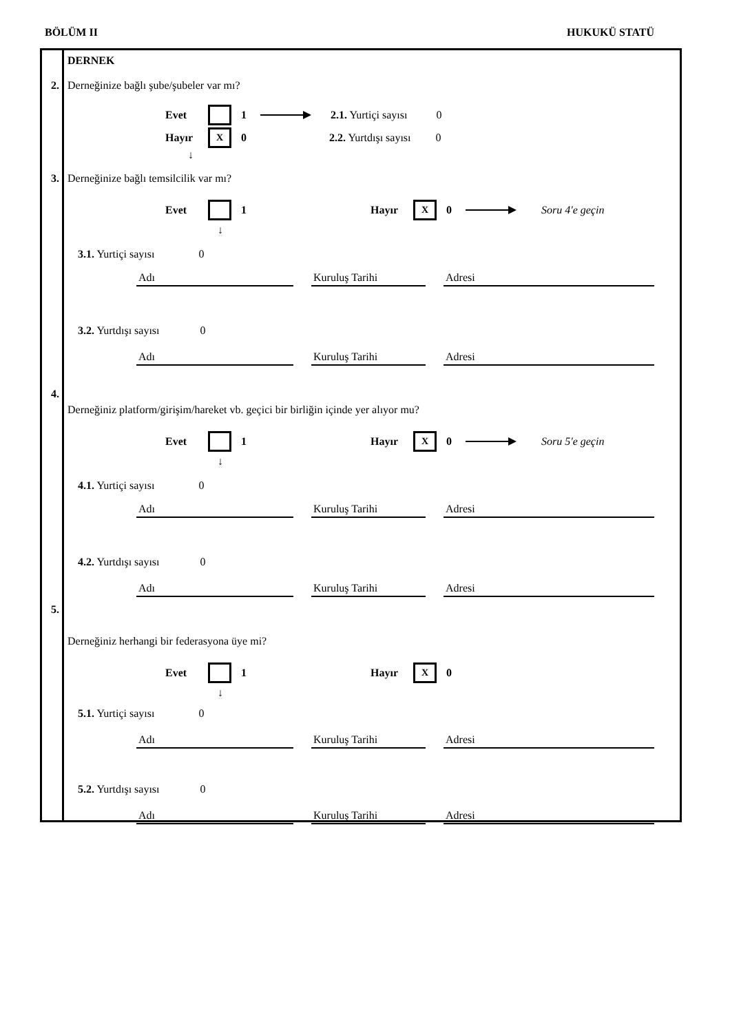BÖLÜM II HUKUKÜ STATÜ
2.
3.
4.
5.
DERNEK
Derneğinize bağlı şube/şubeler var mı?
Evet 1 2.1. Yurtiçi sayısı 0
Hayır X 0 2.2. Yurtdışı sayısı 0
↓
Derneğinize bağlı temsilcilik var mı?
Evet 1 Hayır X 0 Soru 4'e geçin
↓
3.1. Yurtiçi sayısı 0
Adı Kuruluş Tarihi Adresi
3.2. Yurtdışı sayısı 0
Adı Kuruluş Tarihi Adresi
Derneğiniz platform/girişim/hareket vb. geçici bir birliğin içinde yer alıyor mu?
Evet 1 Hayır X 0 Soru 5'e geçin
↓
4.1. Yurtiçi sayısı 0
Adı Kuruluş Tarihi Adresi
4.2. Yurtdışı sayısı 0
Adı Kuruluş Tarihi Adresi
Derneğiniz herhangi bir federasyona üye mi?
Evet 1 Hayır X 0
↓
5.1. Yurtiçi sayısı 0
Adı Kuruluş Tarihi Adresi
5.2. Yurtdışı sayısı 0
Adı Kuruluş Tarihi Adresi